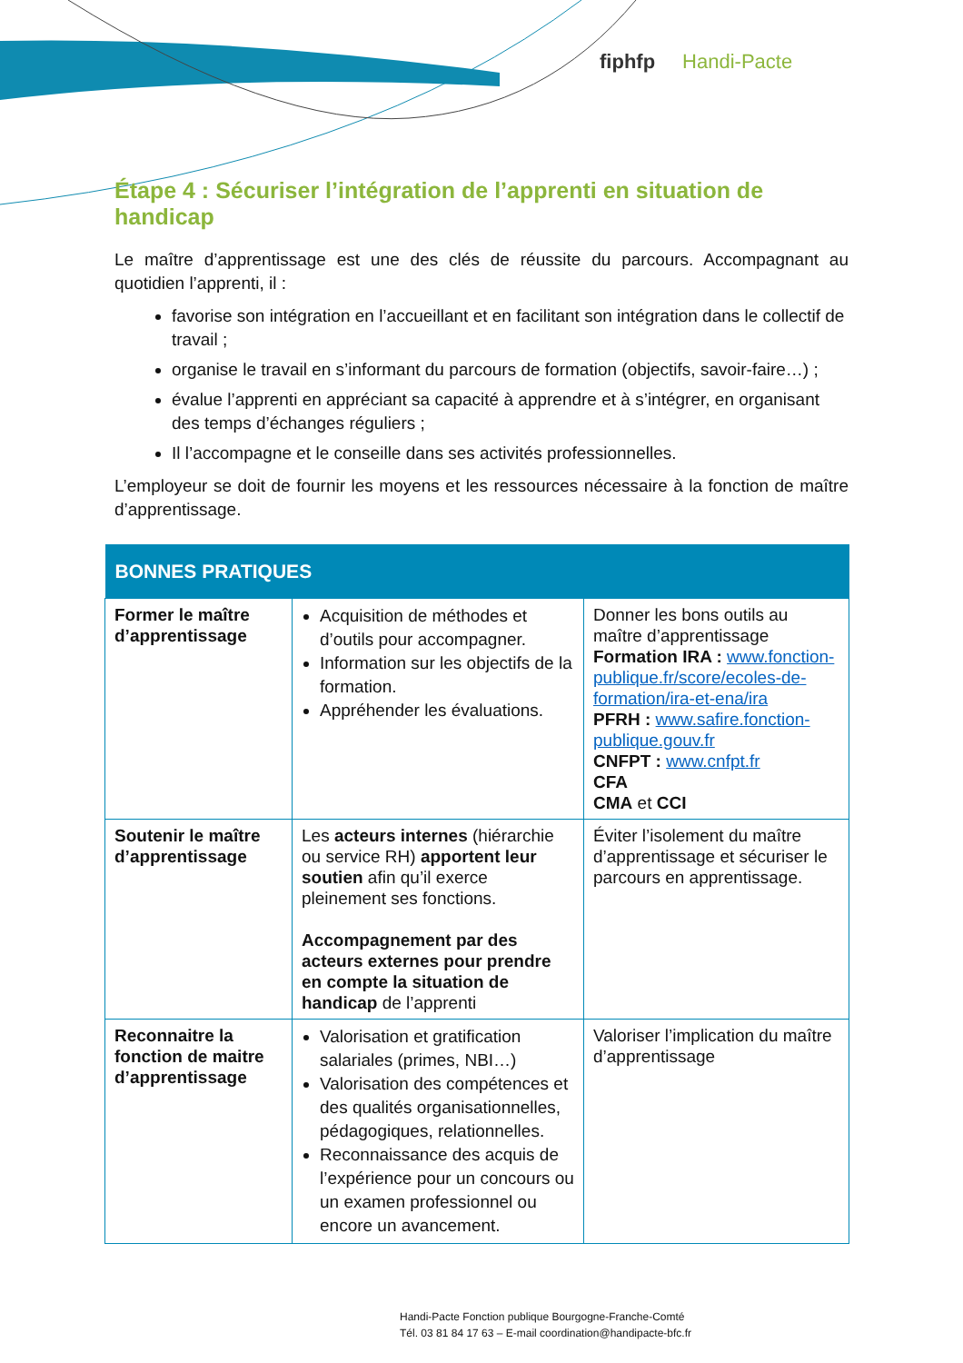fiphfp Handi-Pacte
Étape 4 : Sécuriser l’intégration de l’apprenti en situation de handicap
Le maître d’apprentissage est une des clés de réussite du parcours. Accompagnant au quotidien l’apprenti, il :
favorise son intégration en l’accueillant et en facilitant son intégration dans le collectif de travail ;
organise le travail en s’informant du parcours de formation (objectifs, savoir-faire…) ;
évalue l’apprenti en appréciant sa capacité à apprendre et à s’intégrer, en organisant des temps d’échanges réguliers ;
Il l’accompagne et le conseille dans ses activités professionnelles.
L’employeur se doit de fournir les moyens et les ressources nécessaire à la fonction de maître d’apprentissage.
| BONNES PRATIQUES | | |
| --- | --- | --- |
| Former le maître d’apprentissage | Acquisition de méthodes et d’outils pour accompagner. Information sur les objectifs de la formation. Appréhender les évaluations. | Donner les bons outils au maître d’apprentissage Formation IRA : www.fonction-publique.fr/score/ecoles-de-formation/ira-et-ena/ira PFRH : www.safire.fonction-publique.gouv.fr CNFPT : www.cnfpt.fr CFA CMA et CCI |
| Soutenir le maître d’apprentissage | Les acteurs internes (hiérarchie ou service RH) apportent leur soutien afin qu’il exerce pleinement ses fonctions. Accompagnement par des acteurs externes pour prendre en compte la situation de handicap de l’apprenti | Éviter l’isolement du maître d’apprentissage et sécuriser le parcours en apprentissage. |
| Reconnaitre la fonction de maitre d’apprentissage | Valorisation et gratification salariales (primes, NBI…) Valorisation des compétences et des qualités organisationnelles, pédagogiques, relationnelles. Reconnaissance des acquis de l’expérience pour un concours ou un examen professionnel ou encore un avancement. | Valoriser l’implication du maître d’apprentissage |
Handi-Pacte Fonction publique Bourgogne-Franche-Comté
Tél. 03 81 84 17 63 – E-mail coordination@handipacte-bfc.fr